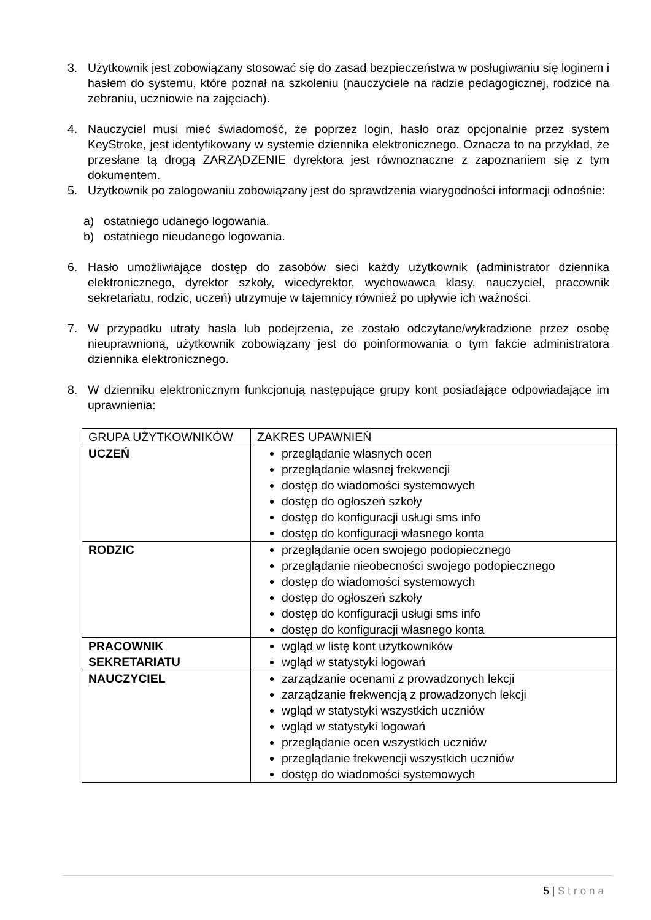3. Użytkownik jest zobowiązany stosować się do zasad bezpieczeństwa w posługiwaniu się loginem i hasłem do systemu, które poznał na szkoleniu (nauczyciele na radzie pedagogicznej, rodzice na zebraniu, uczniowie na zajęciach).
4. Nauczyciel musi mieć świadomość, że poprzez login, hasło oraz opcjonalnie przez system KeyStroke, jest identyfikowany w systemie dziennika elektronicznego. Oznacza to na przykład, że przesłane tą drogą ZARZĄDZENIE dyrektora jest równoznaczne z zapoznaniem się z tym dokumentem.
5. Użytkownik po zalogowaniu zobowiązany jest do sprawdzenia wiarygodności informacji odnośnie:
a) ostatniego udanego logowania.
b) ostatniego nieudanego logowania.
6. Hasło umożliwiające dostęp do zasobów sieci każdy użytkownik (administrator dziennika elektronicznego, dyrektor szkoły, wicedyrektor, wychowawca klasy, nauczyciel, pracownik sekretariatu, rodzic, uczeń) utrzymuje w tajemnicy również po upływie ich ważności.
7. W przypadku utraty hasła lub podejrzenia, że zostało odczytane/wykradzione przez osobę nieuprawnioną, użytkownik zobowiązany jest do poinformowania o tym fakcie administratora dziennika elektronicznego.
8. W dzienniku elektronicznym funkcjonują następujące grupy kont posiadające odpowiadające im uprawnienia:
| GRUPA UŻYTKOWNIKÓW | ZAKRES UPAWNIEŃ |
| UCZEŃ | przeglądanie własnych ocen przeglądanie własnej frekwencji dostęp do wiadomości systemowych dostęp do ogłoszeń szkoły dostęp do konfiguracji usługi sms info dostęp do konfiguracji własnego konta |
| RODZIC | przeglądanie ocen swojego podopiecznego przeglądanie nieobecności swojego podopiecznego dostęp do wiadomości systemowych dostęp do ogłoszeń szkoły dostęp do konfiguracji usługi sms info dostęp do konfiguracji własnego konta |
| PRACOWNIK SEKRETARIATU | wgląd w listę kont użytkowników wgląd w statystyki logowań |
| NAUCZYCIEL | zarządzanie ocenami z prowadzonych lekcji zarządzanie frekwencją z prowadzonych lekcji wgląd w statystyki wszystkich uczniów wgląd w statystyki logowań przeglądanie ocen wszystkich uczniów przeglądanie frekwencji wszystkich uczniów dostęp do wiadomości systemowych |
5 | Strona